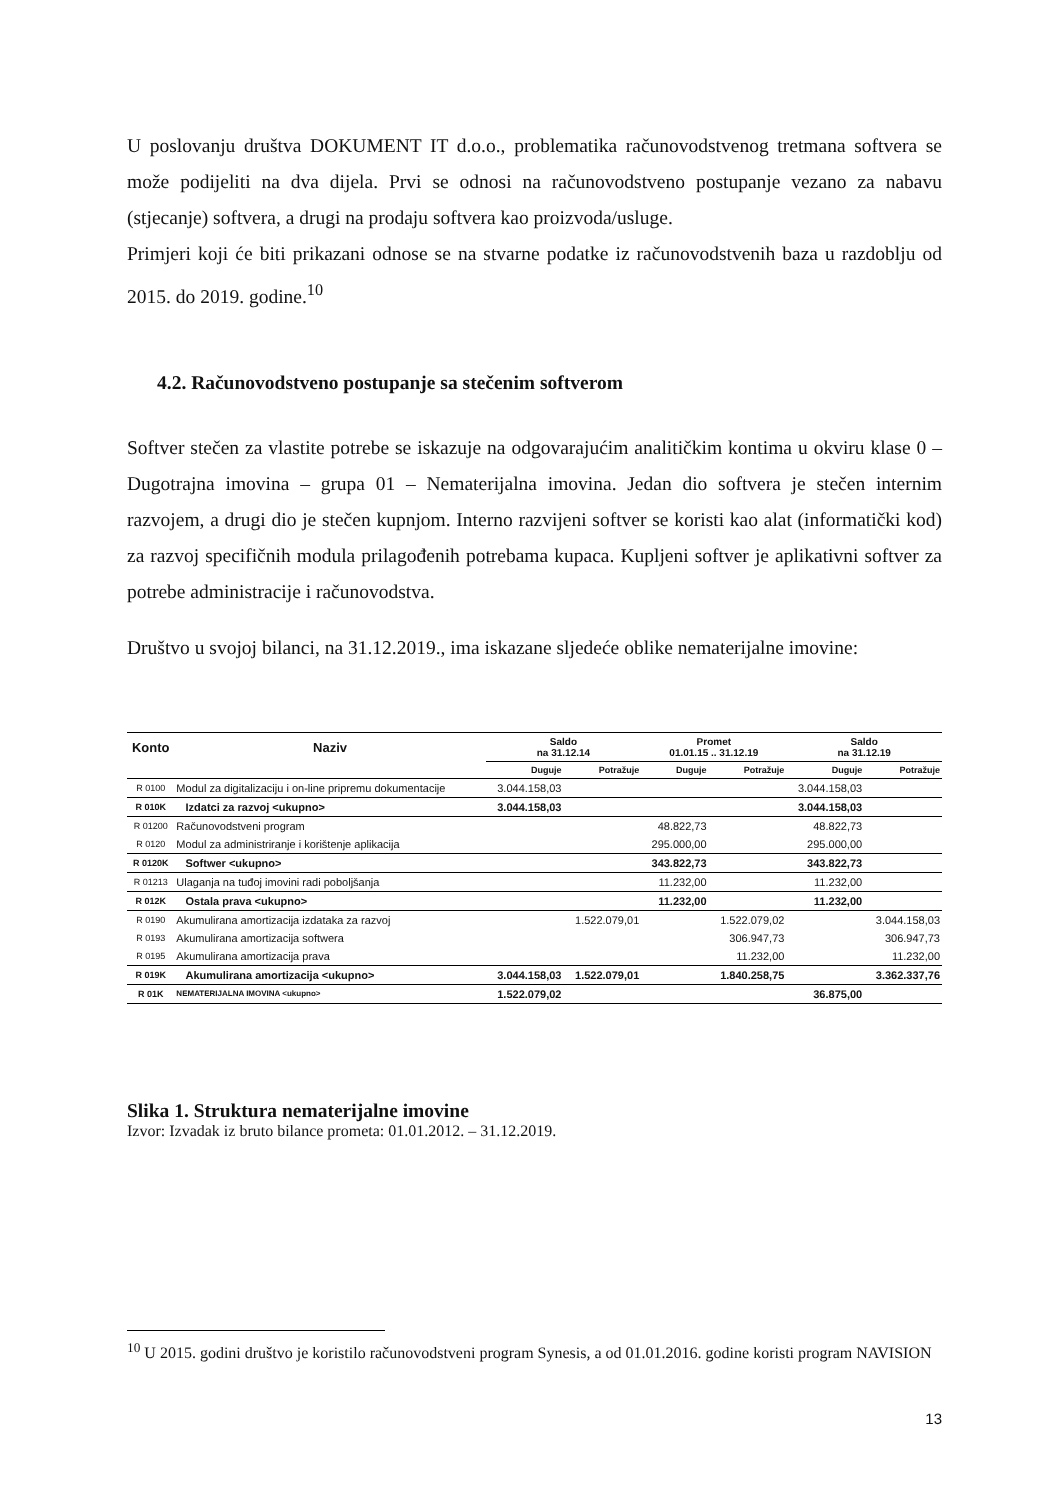U poslovanju društva DOKUMENT IT d.o.o., problematika računovodstvenog tretmana softvera se može podijeliti na dva dijela. Prvi se odnosi na računovodstveno postupanje vezano za nabavu (stjecanje) softvera, a drugi na prodaju softvera kao proizvoda/usluge.
Primjeri koji će biti prikazani odnose se na stvarne podatke iz računovodstvenih baza u razdoblju od 2015. do 2019. godine.<sup>10</sup>
4.2. Računovodstveno postupanje sa stečenim softverom
Softver stečen za vlastite potrebe se iskazuje na odgovarajućim analitičkim kontima u okviru klase 0 – Dugotrajna imovina – grupa 01 – Nematerijalna imovina. Jedan dio softvera je stečen internim razvojem, a drugi dio je stečen kupnjom. Interno razvijeni softver se koristi kao alat (informatički kod) za razvoj specifičnih modula prilagođenih potrebama kupaca. Kupljeni softver je aplikativni softver za potrebe administracije i računovodstva.
Društvo u svojoj bilanci, na 31.12.2019., ima iskazane sljedeće oblike nematerijalne imovine:
| Konto | Naziv | Saldo na 31.12.14 | | Promet 01.01.15 .. 31.12.19 | | Saldo na 31.12.19 | |
| --- | --- | --- | --- | --- | --- | --- | --- |
| | | Duguje | Potražuje | Duguje | Potražuje | Duguje | Potražuje |
| R 0100 | Modul za digitalizaciju i on-line pripremu dokumentacije | 3.044.158,03 | | | | 3.044.158,03 | |
| R 010K | Izdatci za razvoj <ukupno> | 3.044.158,03 | | | | 3.044.158,03 | |
| R 01200 | Računovodstveni program | | | 48.822,73 | | 48.822,73 | |
| R 0120 | Modul za administriranje i korištenje aplikacija | | | 295.000,00 | | 295.000,00 | |
| R 0120K | Softwer <ukupno> | | | 343.822,73 | | 343.822,73 | |
| R 01213 | Ulaganja na tuđoj imovini radi poboljšanja | | | 11.232,00 | | 11.232,00 | |
| R 012K | Ostala prava <ukupno> | | | 11.232,00 | | 11.232,00 | |
| R 0190 | Akumulirana amortizacija izdataka za razvoj | | 1.522.079,01 | | 1.522.079,02 | | 3.044.158,03 |
| R 0193 | Akumulirana amortizacija softwera | | | | 306.947,73 | | 306.947,73 |
| R 0195 | Akumulirana amortizacija prava | | | | 11.232,00 | | 11.232,00 |
| R 019K | Akumulirana amortizacija <ukupno> | 3.044.158,03 | 1.522.079,01 | | 1.840.258,75 | | 3.362.337,76 |
| R 01K | NEMATERIJALNA IMOVINA <ukupno> | 1.522.079,02 | | | | 36.875,00 | |
Slika 1. Struktura nematerijalne imovine
Izvor: Izvadak iz bruto bilance prometa: 01.01.2012. – 31.12.2019.
<sup>10</sup> U 2015. godini društvo je koristilo računovodstveni program Synesis, a od 01.01.2016. godine koristi program NAVISION
13